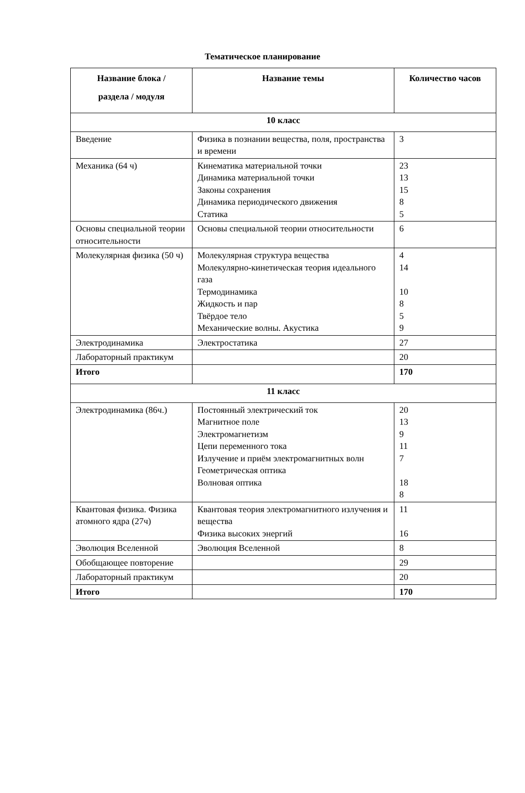Тематическое планирование
| Название блока / раздела / модуля | Название темы | Количество часов |
| --- | --- | --- |
| 10 класс | | |
| Введение | Физика в познании вещества, поля, пространства и времени | 3 |
| Механика (64 ч) | Кинематика материальной точки Динамика материальной точки Законы сохранения Динамика периодического движения Статика | 23 13 15 8 5 |
| Основы специальной теории относительности | Основы специальной теории относительности | 6 |
| Молекулярная физика (50 ч) | Молекулярная структура вещества Молекулярно-кинетическая теория идеального газа Термодинамика Жидкость и пар Твёрдое тело Механические волны. Акустика | 4 14 10 8 5 9 |
| Электродинамика | Электростатика | 27 |
| Лабораторный практикум | | 20 |
| Итого | | 170 |
| 11 класс | | |
| Электродинамика (86ч.) | Постоянный электрический ток Магнитное поле Электромагнетизм Цепи переменного тока Излучение и приём электромагнитных волн Геометрическая оптика Волновая оптика | 20 13 9 11 7 18 8 |
| Квантовая физика. Физика атомного ядра (27ч) | Квантовая теория электромагнитного излучения и вещества Физика высоких энергий | 11 16 |
| Эволюция Вселенной | Эволюция Вселенной | 8 |
| Обобщающее повторение | | 29 |
| Лабораторный практикум | | 20 |
| Итого | | 170 |